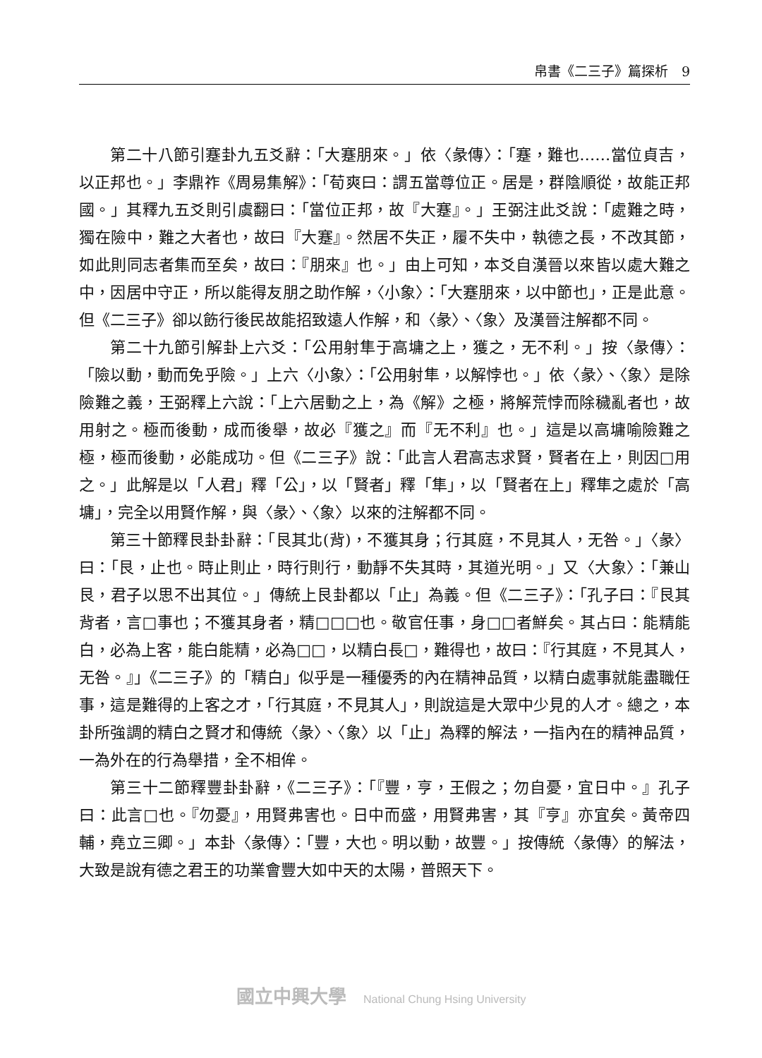帛書《二三子》篇探析　9
第二十八節引蹇卦九五爻辭：「大蹇朋來。」依〈彖傳〉：「蹇，難也……當位貞吉，以正邦也。」李鼎祚《周易集解》：「荀爽曰：謂五當尊位正。居是，群陰順從，故能正邦國。」其釋九五爻則引虞翻曰：「當位正邦，故『大蹇』。」王弼注此爻說：「處難之時，獨在險中，難之大者也，故曰『大蹇』。然居不失正，履不失中，執德之長，不改其節，如此則同志者集而至矣，故曰：『朋來』也。」由上可知，本爻自漢晉以來皆以處大難之中，因居中守正，所以能得友朋之助作解，〈小象〉：「大蹇朋來，以中節也」，正是此意。但《二三子》卻以飭行後民故能招致遠人作解，和〈彖〉、〈象〉及漢晉注解都不同。
第二十九節引解卦上六爻：「公用射隼于高墉之上，獲之，无不利。」按〈彖傳〉：「險以動，動而免乎險。」上六〈小象〉：「公用射隼，以解悖也。」依〈彖〉、〈象〉是除險難之義，王弼釋上六說：「上六居動之上，為《解》之極，將解荒悖而除穢亂者也，故用射之。極而後動，成而後舉，故必『獲之』而『无不利』也。」這是以高墉喻險難之極，極而後動，必能成功。但《二三子》說：「此言人君高志求賢，賢者在上，則因□用之。」此解是以「人君」釋「公」，以「賢者」釋「隼」，以「賢者在上」釋隼之處於「高墉」，完全以用賢作解，與〈彖〉、〈象〉以來的注解都不同。
第三十節釋艮卦卦辭：「艮其北(背)，不獲其身；行其庭，不見其人，无咎。」〈彖〉曰：「艮，止也。時止則止，時行則行，動靜不失其時，其道光明。」又〈大象〉：「兼山艮，君子以思不出其位。」傳統上艮卦都以「止」為義。但《二三子》：「孔子曰：『艮其背者，言□事也；不獲其身者，精□□□也。敬官任事，身□□者鮮矣。其占曰：能精能白，必為上客，能白能精，必為□□，以精白長□，難得也，故曰：『行其庭，不見其人，无咎。』」《二三子》的「精白」似乎是一種優秀的內在精神品質，以精白處事就能盡職任事，這是難得的上客之才，「行其庭，不見其人」，則說這是大眾中少見的人才。總之，本卦所強調的精白之賢才和傳統〈彖〉、〈象〉以「止」為釋的解法，一指內在的精神品質，一為外在的行為舉措，全不相侔。
第三十二節釋豐卦卦辭，《二三子》：「『豐，亨，王假之；勿自憂，宜日中。』孔子曰：此言□也。『勿憂』，用賢弗害也。日中而盛，用賢弗害，其『亨』亦宜矣。黃帝四輔，堯立三卿。」本卦〈彖傳〉：「豐，大也。明以動，故豐。」按傳統〈彖傳〉的解法，大致是說有德之君王的功業會豐大如中天的太陽，普照天下。
國立中興大學 National Chung Hsing University